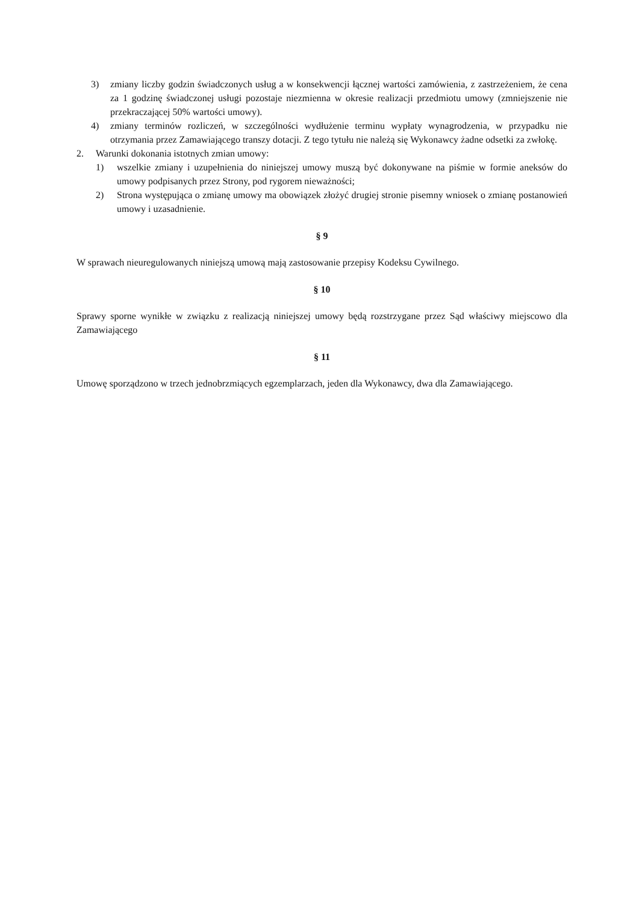3) zmiany liczby godzin świadczonych usług a w konsekwencji łącznej wartości zamówienia, z zastrzeżeniem, że cena za 1 godzinę świadczonej usługi pozostaje niezmienna w okresie realizacji przedmiotu umowy (zmniejszenie nie przekraczającej 50% wartości umowy).
4) zmiany terminów rozliczeń, w szczególności wydłużenie terminu wypłaty wynagrodzenia, w przypadku nie otrzymania przez Zamawiającego transzy dotacji. Z tego tytułu nie należą się Wykonawcy żadne odsetki za zwłokę.
2. Warunki dokonania istotnych zmian umowy:
1) wszelkie zmiany i uzupełnienia do niniejszej umowy muszą być dokonywane na piśmie w formie aneksów do umowy podpisanych przez Strony, pod rygorem nieważności;
2) Strona występująca o zmianę umowy ma obowiązek złożyć drugiej stronie pisemny wniosek o zmianę postanowień umowy i uzasadnienie.
§ 9
W sprawach nieuregulowanych niniejszą umową mają zastosowanie przepisy Kodeksu Cywilnego.
§ 10
Sprawy sporne wynikłe w związku z realizacją niniejszej umowy będą rozstrzygane przez Sąd właściwy miejscowo dla Zamawiającego
§ 11
Umowę sporządzono w trzech jednobrzmiących egzemplarzach, jeden dla Wykonawcy, dwa dla Zamawiającego.